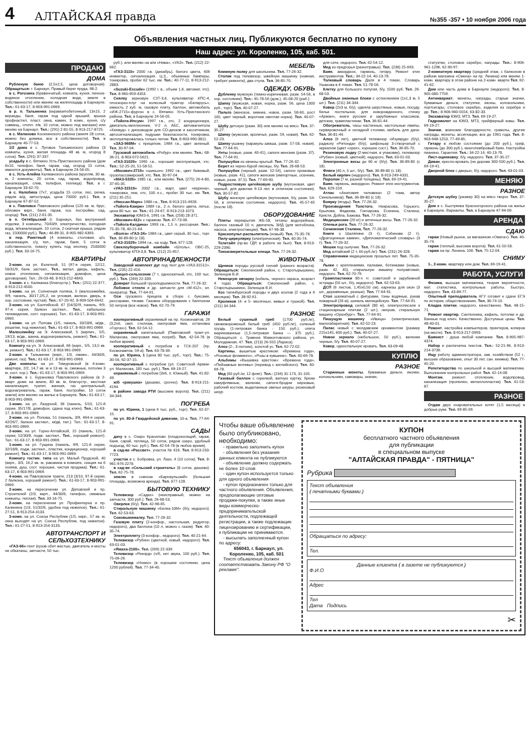4 АЛТАЙСКАЯ правда №355 -357 • 10 ноября 2006 года
Объявления частных лиц. Публикуются бесплатно по купону
Наш адрес: ул. Короленко, 105, каб. 501.
ПРОДАЮ
ДОМА
Рубленую баню (2,5х2,5, цена договорная). Обращаться: г. Барнаул, Правый берег пруда, 98-2.
в с. Рогозиха (бревенчатый, комната, кухня, печное-водяное отопление, холодная вода, земля в собственности) или меняю на жилплощадь в Барнауле. Тел.: 61-63-17, 8-903-991-0969.
в р. п. Тальменка (керамзитобетонный, 13х15, 2 веранды, баня, гараж под одной крышей, крыша профнастил, пласт. окна, камин, 3 комн., кухня, с/у совмещ., отопл. п/в, 10 соток, можно под магазин) или меняю на Барнаул. Тел.: (291) 2-81-55, 8-913-217-8725.
в с. Малахово Косихинского района (земля 28 соток, можно без домика, все в собственности). Тел. в Барнауле 40-77-53.
1/2 дома в с. Луговое Тальменского района (3 комнаты, кухня, жилая площадь 48 кв. м, огород 8 соток). Тел. (291) 37-337.
усадьбу в с. Вяткино Усть-Пристанского района (дом 6х10, телефон, баня, гараж, сад, огород 15 соток, имеются документы). Тел. в Барнауле 24-56-05.
в с. Усть-Алейка Калманского района (кругляк, 30 кв. м, 2 комнаты, 20 соток, сад, гараж, водопровод, канализация, слив, телефон, теплица). Тел. в г. Барнауле 33-62-70.
в с. Налобиха (7х7, усадьба 15 соток, лес, речка, рядом ж/д, автострада, цена 70000 руб.). Тел. в Барнауле 67-87-52.
в с. Павловск Павловского района (120 кв. м, брус, обложен кирп., баня, гараж, хоз. постройки, сад, огород). Тел. (211) 2-61-35.
в п. Октябрьский (г. Барнаул, без внутренней отделки, 3 комнаты, 70/43/9, электричество, холодная вода, м/канализация, 10 соток, 2-скатная крыша, рядом газ, 1500000 руб.). Тел.: 46-89-31, 8-905-982-6393.
в пер. Ракетный (4 комнаты, столовая, ц/о, канализация, с/у, тел., гараж, баня, 5 соток в собственности, помогу купить под ипотеку, 2500000 руб.). Тел. 33-16-75.
КВАРТИРЫ
2-комн. на ул. Взлетной, 51 (97-я серия, 12/12, 56/31/9, балк. застекл., Тел., метал. дверь, кафель, новое отопление, сигнализация, домофон, цена договорная). Тел.: 26-03-48, 8-913-212-4843.
3-комн. в с. Калманка (благоустр.). Тел.: (251) 22-377, 8-913-212-4500.
1-комн. на ул. Солнечная поляна, 5 (малосемейка, 9/9, панель, 30/17,2/5,2, не угловая, железн. дверь, в хор. состоянии, пустая). Тел.: 67-20-92, 8-909-504-6642.
2-комн. на ул. Балтийской, 67 (54/32/9, панель, 9/9, 97-я серия, балкон застекл., Тел., кабельное телевидение, сост. хорошее). Тел.: 61-63-17, 8-903-991-0969.
1-комн. на ул. Попова (1/5, панель, 33/18/6, м/дв., решетки, под нежилое). Тел.: 61-63-17, 8-903-991-0969.
Малосемейку на Э. Алексеевой, 5 (кирпич., 5/5, 19/13, м/дв., ванна, водонагреватель, ремонт). Тел.: 61-63-17, 8-903-991-0969.
Комнату на ул. Э. Алексеевой, 66 (кирп., 5/5, 13,5 кв. м, ремонт). Тел.: 61-63-17, 8-903-991-0969.
2-комн. в Тальменке (кирп., 1/3, смежн., 44/30/6, ремонт, газ). Тел.: 61-63-17, 8-903-991-0969.
Две комнаты на ул. Тимуровской (в 4-комн. квартире, 2/2, 14,7 кв. м и 13 кв. м, смежные, потолки 3 м, сост. хор.). Тел.: 61-63-17, 8-903-991-0969.
3-комн. в с. Бурановка Павловского района (в 2-кварт. доме на земле, 80 кв. м, благоустр., местная канализация, туалет, ванная, газ центральный, водонагреватель, гараж, баня, постройки, 10 соток земли) или меняю на жилье в Барнауле. Тел.: 61-63-17, 8-903-991-0969.
1-комн. на ул. Лазурной, 36 (панель, 5/10, 121-й серии, 35/17/8, домофон, сдана под ключ). Тел.: 61-63-17, 8-903-991-0969.
2-комн. на ул. Попова, 51 (панель, 3/9, 464-я серия, 42/26/7, балкон застекл., м/дв, тел.). Тел.: 61-63-17, 8-903-991-0969.
2-комн. на ул. Горно-Алтайской, 15 (панель, 121-й серии, 52/30/8, лодж. застекл., Тел., хороший ремонт). Тел.: 61-63-17, 8-903-991-0969.
1-комн. на ул. Гущина (панель, 9/9, 121-й серии, 32/18/8, лодж. застекл., пластик, кондиционер, хороший ремонт). Тел.: 61-63-17, 8-903-991-0969.
Комнату гостин. типа на ул. Малый Прудской, 40 (кирп., 3/3, 16,2 кв. м, раковина в комнате, секция на 6 хозяев, душ, сост. хорошее, чистая продажа). Тел.: 61-63-17, 8-903-991-0969.
4-комн. на Павловском тракте, 213 (3/10, 97-й серии, 2 балкона, хороший ремонт). Тел.: 61-63-17, 8-903-991-0969.
2-комн. на пересечении ул. Деповской и пр. Строителей (2/3, кирп., 44/30/6, телефон, смежные комнаты, теплая). Тел. 33-16-75.
2-комн. на пересечении ул. Профинтерна и пр. Калинина (1/3, 51/32/6, удобна под нежилое). Тел.: 61-27-51, 8-913-254-3133.
3-комн. на ул. Союза Республик (1/5, кирп., 57 кв. м, окна выходят на ул. Союза Республик, под нежилое). Тел.: 61-27-51, 8-913-254-3133.
АВТОТРАНСПОРТ И СЕЛЬХОЗТЕХНИКУ
«ГАЗ-66»-тент (кузов обит жестью, двигатель и мосты не обкатаны, запчасти, 50 тыс.
руб.), или меняю на а/м «Нива», «УАЗ». Тел. (212) 22-662.
«ГАЗ-3110» 2000 г.в. (декабрь), белого цвета, 406 инжектор, сигнализация, Ц.З., объемные бамперы, тонировка, пробег 62 тыс. км. Тел.: 40-77-11, 8-913-212-2883.
«Suzuki-Escude» (1992 г. в., объем 1,6, автомат, хтс). Тел. 8-960-959-4353.
Сеялку зерновую СЗТ-3,6, культиватор КПС-4, плоскорез-плуг на колесный трактор «Беларусь», емкость 2 куб. м, газовую плиту, баллон, автомобиль «ИЖ-2715»-фургон в с. Вяткино Усть-Пристанского района. Тел. в Барнауле 24-56-05.
«Тойота-Ипсум» 1997 г.в., отс, 2 кондиционера, двигатель-миллионник, V-2 л, АБС, автомагнитола «Кенвуд» с дисководом для CD-дисков и кассетником, автосигнализация, подушки безопасности, тонировка, эксплуатировалась только летом. Тел. 8-903-990-3811.
«ЗАЗ-968М» с прицепом, 1984 г.в., цвет зеленый. Тел. 30-97-04.
Грузовой автомобиль «Робур» или меняю. Тел.: 68-36-21, 8-903-072-5621.
«ГАЗ-31029» 1995 г.в., хорошая эксплуатация, хтс. Тел.: 52-25-20, 51-58-51.
«Москвич-2715» «шиньон» 1992 г.в., цвет бежевый, грузопассажирский, хтс. Тел. 30-97-04.
«МАЗ-5335» 1985 г.в., или меняю. Тел. (275) 26-4-80, 37-65-35.
«УАЗ-31519» 2002 г.в., март, цвет «мурена», тонировка, люк, отс, 100 л.с., пробег 30 тыс. км. Тел. (211) 35-251.
«Ниссан-Марч» 1986 г.в., Тел. 8-913-215-4928.
«Тойота-Камри» 1989 г.в., 2 л, белого цвета, литье, цена 80 тыс. км. Тел.: 61-24-67, 8-913-213-1073.
Экскаватор ЮМЗ-6, 1991 г.в. Тел. (258) 28-371.
«Москвич-412» с гаражом. Тел. 47-73-08.
«Тойота-Калдина» 1993 г.в., 1,5 л, рессорная. Тел.: 75-35-78, 40-21-64.
«Волга» «ГАЗ-24» 1984 г.в., цвет серый, 30 тыс., торг. Тел. 36-89-80 (с 18).
«ГАЗ-31029» 1994 г.в., на ходу. Тел. 677-128.
Свеклоуборочный комбайн «Штоль», ОВС-25, культиватор КПЭ-3,8. Тел. (212) 25-957.
АВТОПРИНАДЛЕЖНОСТИ
Заводской комплект дуг под тент для «УАЗ-31512». Тел. (235) 22-416.
Прицеп-сельхозник (7 т, односкатный, отс, 100 тыс. руб.). Тел. (269) 22-339.
Домкрат большой грузоподъемности. Тел. 77-26-32.
Лобовое стекло и др. запчасти для «М-412», эл. генератор. Тел. 77-64-91.
Оси грузового прицепа в сборе с буксами, рессорами, тягами. Газовое оборудование с баллоном 50 литров (все новое). Тел. 62-70-79.
ГАРАЖИ
кооперативный охраняемый на пр. Космонавтов, 26 (3,2х6, свет, стеллаж, смотровая яма, остановка «Горгаз»). Тел. 62-54-12.
охраняемый капитальный (Павловский тракт-ул. Малахова, смотровая яма, погреб). Тел. 42-54-78 (в любое время).
кооперативный с погребом в ГСК-207 (пр. Космонавтов, 59-а). Тел. 63-78-39.
по ул. Юрина, 1 (цена 80 тыс. руб., торг). Тел.: 75-30-56, 62-37-15.
кооперативный с погребом (ул. Советской Армии-ул. Малахова, 185 тыс. руб.). Тел. 69-19-27.
охраняемый с погребом (3х6, п. Южный). Тел. 41-82-49.
ж/б «ракушка» (дешево, срочно). Тел. 8-913-211-4194.
в районе завода РТИ (высокие ворота). Тел. (211) 34-344.
ПОГРЕБА
по ул. Юрина, 1 (цена 6 тыс. руб., торг). Тел. 62-37-15.
по ул. 80-й Гвардейской дивизии, 10-а. Тел. 77-64-91.
САДЫ
дачу в с. Озеро Красилово (плодоносящий, гараж, баня, сарай, теплица, 50 соток, рядом озеро, удобный подъезд, 60 тыс. руб.). Тел. 42-54-78 (в любое время).
в сад-ве «Рассвет», участок № 616. Тел. 8-913-233-7723.
участок в с. Бобровка, ул. Лазо, 4 (10 соток). Тел. 8-961-976-2278.
в сад-ве «Сельский строитель» (8 соток, дешево). Тел. 62-75-78.
землю в совхозе «Барнаульский» (большая площадь, возможна аренда). Тел. 677-128.
БЫТОВУЮ ТЕХНИКУ
Телевизор «Садко» (неисправный, можно на запчасти, 300 руб.). Тел. 26-68-53.
Оверлок (б/у). Тел. 42-98-65.
Стиральную машинку «Белка-10М» (б/у, недорого). Тел. 62-53-63.
Соковыжималку. Тел. 77-26-32.
Газовую плиту (2-конфор., настольная, редуктор, недорого), два баллона (10 л, можно с газом). Тел. 40-35-74.
Электроплиту (3-конфор., недорого). Тел. 40-21-64.
Телевизор «Рубин» (цветной, новый, недорого). Тел. 63-01-03.
«Ямаха-2100». Тел. (269) 22-339.
Телевизор «Рекорд» (ч/б, нет звука, 100 руб.). Тел. 75-06-26.
Телевизор «Нокио» (в хорошем состоянии, цена 1200 рублей). Тел. 77-34-40.
МЕБЕЛЬ
Книжную полку для школьника. Тел. 77-26-32.
Столик под телевизор, швейную машинку (ножная, требует ремонта), два стула. Тел. 36-85-70.
ОДЕЖДУ, ОБУВЬ
Дубленку мужскую (темно-коричневая, разм. 54-56, в хор. состоянии). Тел.: 45-78-56 (дом.), 45-08-20 (раб.).
Шапку (мужская, новая, норка, разм. 56, цена 1300 руб., торг). Тел. 40-07-27.
Пальто (женское, зимнее, новое, разм. 58-60, рост 165, цвет черный, воротник светлая норка). Тел. 40-07-27.
Шубу детскую (разм. 30) или меняю на мясо. Тел. 37-35-27.
Шапку (мужская, кроличья, разм. 59, новая). Тел. 62-52-23.
Шапку-ушанку (каракуль-замша, разм. 57-58, новая). Тел. 77-64-91.
Унты (новые, разм. 40-41), сапоги женские (разм. 37). Тел. 77-64-91.
Полушубок из овчины крытый. Тел. 77-26-32.
Берет из черно-бурой лисицы, б/у. Тел. 26-68-53.
Полушубок (черный, разм. 52-54), сапоги хромовые (новые, разм. 41), сапоги женские (импортные, осенние, новые, разм. 37,5). Тел. 77-69-90.
Подростковую цигейковую шубу (мутоновая, цвет черный, для девочки 9-13 лет, в отличном состоянии). Тел. 30-57-82.
Шубу женскую цигейковую (мутоновая, б/у, разм. 54-56, в отличном состоянии, недорого). Тел. 45-57-65 (после 18).
ОБОРУДОВАНИЕ
Плиты перекрытия ЖБ-58, титаны водогрейные, баллон газовый 10 л, двигатель ЗИД (для мотоблока, насоса, электростанции). Тел. 67-96-38.
Краскопульт-распылитель (новый). Тел. 75-35-78.
Пилу-циркулярку (электрическая). Тел. 40-35-74.
Телетайп (пр-во ГДР, в работе не был). Тел. 8-913-229-2390.
Токоизмерительные клещи. Тел. 77-26-32.
ЖИВОТНЫХ
Щенков породы русской гончей (разного возраста). Обращаться: Смоленский район, с. Старотырышкино, Зеленцов В.И.
Немецкую овчарку (кобель, черного окраса, возраст 4 года). Обращаться: Смоленский район, с. Старотырышкино, Зеленцов В.И.
Коз тагинбургской породы и двух козлов (2 года и 6 месяцев). Тел. 38-92-61.
Кроликов (4- и 5- месячных, живых и тушкой). Тел. (211) 34-344.
РАЗНОЕ
Белый сушеный гриб (1700 руб./кг), свежемороженый белый гриб (450 руб./кг), соленый груздь (1-литровая банка - 150 руб.), опята маринованные (1,5-литровая банка — 375 руб.). Обращаться: с. Травное Мамонтовского района, ул. Молодежная, 47. Тел. (213) 26-555 (Лариса).
Алоэ (2-, 3-летние), золотой ус. Тел. 62-72-02.
Картины, вышитые крестиком: «Времена года», «Розовые фламинго», «Розы в кувшине». Тел. 40-69-78.
Альбомы «Вышивка крестом»: «Времена года», «Пейзажные мотивы» (перевод с английского). Тел. 40-69-78.
Мед (60 руб./кг, 12 фляг). Тел.: (234) 31-173, 31-105.
Газовый баллон с горелкой, ватную куртку, брюки камуфляжные, валенки, сапоги-бродни кирзовые, рабочий костюм, выделанные овечьи шкуры, резиновый шнур
для сети, недорого. Тел. 62-54-12.
Мед из предгорья (разнотравье). Тел. (236) 25-693.
Баян, аккордеон, гармонь, гитару. Ремонт этих инструментов. Тел.: 34-22-14, 40-13-78.
Толковый словарь Даля в 4 томах, Словарь Ушакова в 4 томах. Тел. 51-78-56.
Клетку для большого попугая, б/у, 1500 руб. Тел. 26-68-53.
Двойные оконные блоки с остеклением (1х1,3 м, 5 шт.). Тел. (211) 34-344.
Ковер (2х3 м, б/у), одеяла шерстяные, новые, посуду, белье постельное, для новорожденного, стенку «Арман», книги русских и зарубежных классиков, детские, грампластинки. Тел. 36-81-44.
Обогреватель, часы настенные, настольные лампы, сервировочный и складной столики, мебель для дачи. Тел. 36-81-44.
Алоэ (6 лет), цветной телевизор «Изумруд» (б/у), радиолу «Ритонда» (б/у), шифоньер 3-створчатый с зеркалом (цвет «орех», хорошее сост.). Тел. 36-85-70.
Резиновую лодку (2-местная, в упаковке), телевизор «Рубин» (новый, цветной), недорого. Тел. 63-01-03.
Электронные весы до 60 кг (б/у). Тел. 36-89-80 (с 18).
Фляги (40 л, 5 шт., б/у). Тел. 36-89-80 (с 18).
Белый кирпич (недорого). Тел. 8-913-249-4331.
Поролон (7 м, разной толщины). Тел. 69-19-41.
Баян, гармонь, аккордеон. Ремонт этих инструментов. Тел. 629-159.
Атлас «Анатомия человека» (2 тома, автор Синельников). Тел. 36-89-80 (с 18).
Боярку (ягоды). Тел. 77-26-32.
Произведения Толстого, Некрасова, Горького, Крылова, Фадеева, Гончарова, Есенина, Сталина, Кристи, Дойла, Бажова. Тел. 77-26-32.
Медицинские (20 кг) и аптечные весы. Тел. 77-26-32.
Оленьи рога. Тел. 77-26-32.
Сочинения Сталина. Тел. 77-26-32.
Книги о Шаляпине (3 т), Собинове (2 т), «Драгоценные камни», «Дипломатический словарь» (3 т). Тел. 77-26-32.
Мешки под сыпучие. Тел. 77-26-32.
Мед алтайский (2 т, 60 руб./кг). Тел. (231) 26-328.
Справочники медицинские прошлых лет. Тел. 75-35-78.
Лыжи с креплениями, палками, ботинками (новые, разм. 42, 45), стиральную машину полуавтомат, недорого. Тел. 62-70-79.
Грампластинки 80-х гг. советской и зарубежной эстрады (50 шт., б/у, недорого). Тел. 62-53-63.
ДСП (6 листов, 1,45х0,50 см), карнизы для окон (3 шт., деревянные, резные). Тел. 77-64-91.
Стол шахматный с фигурами, тэны водяные, рукав пожарный (26 м), шинель милицейскую. Тел. 77-64-91.
Электропровод силовой (80 м), электросписали к стационарным плитам (2 шт.), нихром, стиральную машину «Оренбург». Тел. 77-64-91.
Пишущую машинку «Ивица» (электрическая, малогабаритная). Тел. 62-52-23.
Палас новый с молдавским орнаментом (размер 215х145, 600 руб.). Тел. 40-07-27.
Новое зеркало (небольшое, 50 руб.), валенки черные, б/у. Тел. 40-07-27.
Ковер, односпальную кровать. Тел. 63-09-48.
КУПЛЮ
РАЗНОЕ
Старинные монеты, бумажные деньги, иконки, колокольчики, самовары, значки,
статуэтки, столовое серебро, награды. Тел.: 8-906-961-1296, 62-90-97.
2-комнатную квартиру (средний этаж, с балконом в районе магазина «Смена» на пр. Ленина) или меняю 1-комн. квартиру в этом районе на 2-комн. кварти Тел. 62-41-62.
Дом или часть дома в Барнауле (недорого). Тел. 8-905-080-7759.
Антиквариат: монеты, награды, старые значки, бумажные деньги, статуэтки, иконы, колокольчики, портсигары, столовое серебро, изделия из серебра и др. Тел.: 8-906-940-5554, 63-82-33.
Экскаватор ЮМЗ, МТЗ. Тел. 69-19-27.
Гидромолот на ЮМЗ, МТЗ, грейферный ковш. Тел. 69-19-27.
Значки, воинские благодарности, грамоты, другие награды, монеты, ассигнации, все до 1961 года. Тел. 8-903-948-1253, 77-49-85.
Гитару в любом состоянии (до 200 руб.), гриф, гармонь (до 300 руб.), многотембровый баян. Настройка пианино. Гарантия. Тел.: 34-22-14, 40-13-78.
Лист-оцинковку, б/у, недорого. Тел. 37-35-27.
Диван, кресло-кровать (не дороже 300-500 руб.). Тел. 69-19-41.
Дверной блок с дверью, б/у, недорого. Тел. 63-01-03.
МЕНЯЮ
РАЗНОЕ
Детскую шубку (размер 30) на мясо творог. Тел. 37-35-27.
Дом в с. Быстрянка Красногорского района на жилье в Барнауле. Варианты. Тел. в Барнауле 47-94-09.
АРЕНДА
СДАЮ
гараж (Новый рынок, за магазином «Омега»). Тел. 40-35-74.
гараж (теплый, высокие ворота). Тел. 61-50-58.
гараж на пр. Ленина, 106. Тел. 75-12-04.
СНИМУ
1-, 2-комн. квартиру или дом. Тел. 69-19-41.
РАБОТА, УСЛУГИ
Физика, высшая математика, теория вероятности, мат. статистика, контрольные работы. Быстро, недорого. Тел. 43-89-77.
Опытный преподаватель АГУ готовит к сдаче ЕГЭ по истории, обществознанию. Тел. 36-74-10.
Кладка плитки, недорого, качественно. Тел. 48-15-71.
Ремонт квартир. Сантехника, кафель, потолки и др. Ванные под ключ. Качественно. Доступные цены. Тел. 48-40-01.
Ремонт, настройка компьютеров, принтеров, копиров (на месте). Тел. 8-913-217-0993.
Баянист - душа любой компании. Тел. 8-905-987-4374.
Набор и распечатка текстов. Тел.: 52-21-96, 8-913-214-3739.
Ищу работу администратора, зав. хозяйством (52 г., высшее образование, опыт 30 лет, сан. книжка). Тел. 77-45-20.
Репетиторство по школьной и высшей математике. Выполнение контрольных работ. Тел. 42-14-08.
Монтаж, ремонт: отопление, водопровод, канализация (пропилен, металлопластик). Тел. 41-53-87.
РАЗНОЕ
Отдам двух очаровательных котят (1,5 месяца) в добрые руки. Тел. 69-85-09.
Чтобы ваше объявление было опубликовано, необходимо:
- правильно заполнить купон
- объявления без указания данных клиента не публикуются
- объявление должно содержать не более 10 слов
- один купон используется только для одного объявления
- купон предназначен только для частного объявления. Объявления, предполагающие оптовые продажи-покупки, а также иные виды коммерческо-предпринимательской деятельности, подлежащей регистрации, а также подлежащие лицензированию и сертификации, к публикации не принимаются.
- высылать заполненный купон по адресу:
656043, г. Барнаул, ул. Короленко, 105, каб. 501
Текст объявления должен соответствовать Закону РФ "О рекламе".
КУПОН
бесплатного частного объявления
для публикации
в специальном выпуске
"АЛТАЙСКАЯ ПРАВДА" - ПЯТНИЦА"
Рубрика
Текст объявления
( печатными буквами )
Обращаться по адресу:
Тел.
Данные клиента ( в газете не публикуются )
Ф.И.О
Адрес
Тел
Дата Подпись
✂